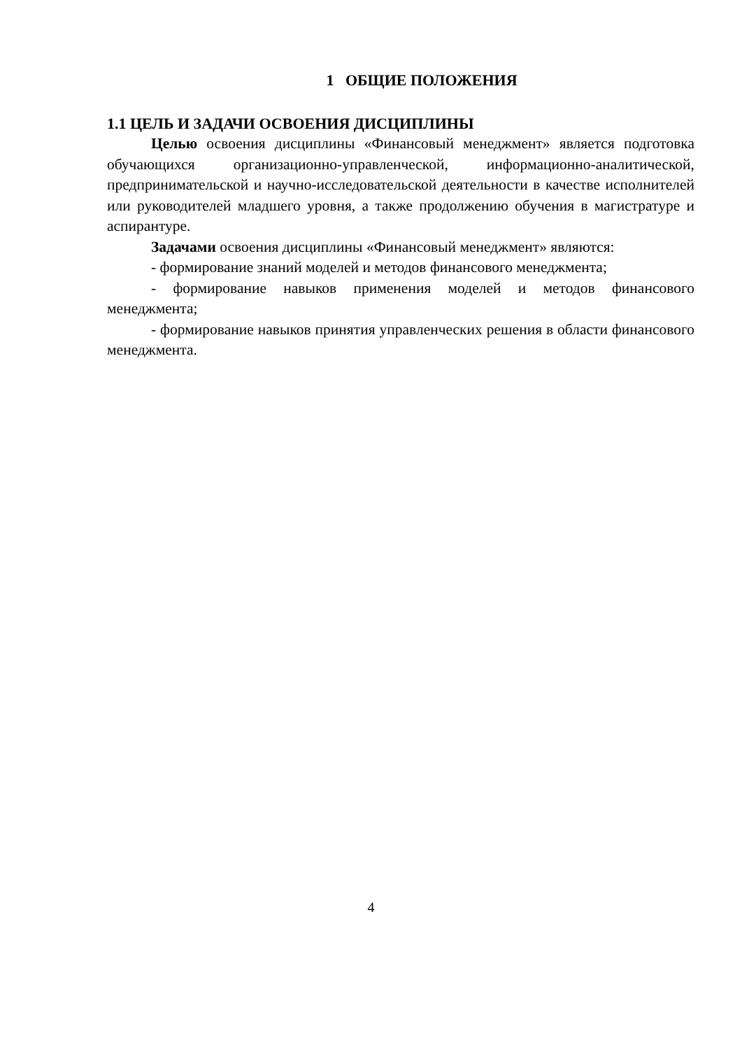1 ОБЩИЕ ПОЛОЖЕНИЯ
1.1 ЦЕЛЬ И ЗАДАЧИ ОСВОЕНИЯ ДИСЦИПЛИНЫ
Целью освоения дисциплины «Финансовый менеджмент» является подготовка обучающихся организационно-управленческой, информационно-аналитической, предпринимательской и научно-исследовательской деятельности в качестве исполнителей или руководителей младшего уровня, а также продолжению обучения в магистратуре и аспирантуре.
Задачами освоения дисциплины «Финансовый менеджмент» являются:
- формирование знаний моделей и методов финансового менеджмента;
- формирование навыков применения моделей и методов финансового менеджмента;
- формирование навыков принятия управленческих решения в области финансового менеджмента.
4